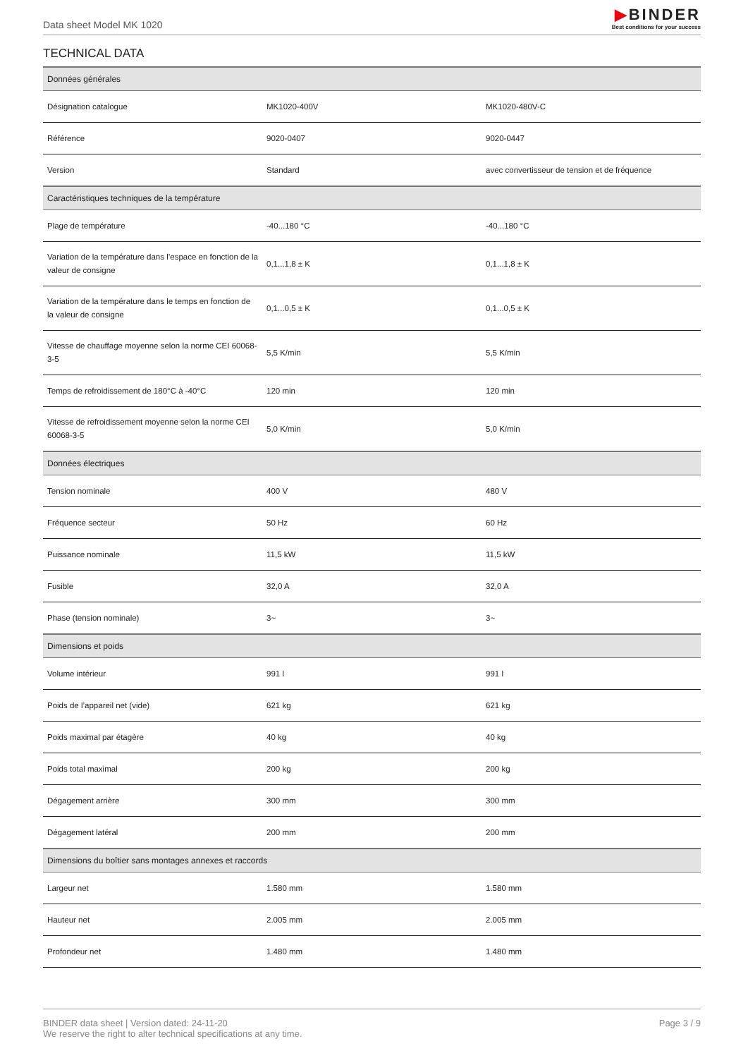Data sheet Model MK 1020
▶BINDER
Best conditions for your success
TECHNICAL DATA
| Données générales | | |
| --- | --- | --- |
| Désignation catalogue | MK1020-400V | MK1020-480V-C |
| Référence | 9020-0407 | 9020-0447 |
| Version | Standard | avec convertisseur de tension et de fréquence |
| Caractéristiques techniques de la température | | |
| Plage de température | -40...180 °C | -40...180 °C |
| Variation de la température dans l’espace en fonction de la valeur de consigne | 0,1...1,8 ± K | 0,1...1,8 ± K |
| Variation de la température dans le temps en fonction de la valeur de consigne | 0,1...0,5 ± K | 0,1...0,5 ± K |
| Vitesse de chauffage moyenne selon la norme CEI 60068-3-5 | 5,5 K/min | 5,5 K/min |
| Temps de refroidissement de 180°C à -40°C | 120 min | 120 min |
| Vitesse de refroidissement moyenne selon la norme CEI 60068-3-5 | 5,0 K/min | 5,0 K/min |
| Données électriques | | |
| Tension nominale | 400 V | 480 V |
| Fréquence secteur | 50 Hz | 60 Hz |
| Puissance nominale | 11,5 kW | 11,5 kW |
| Fusible | 32,0 A | 32,0 A |
| Phase (tension nominale) | 3~ | 3~ |
| Dimensions et poids | | |
| Volume intérieur | 991 l | 991 l |
| Poids de l’appareil net (vide) | 621 kg | 621 kg |
| Poids maximal par étagère | 40 kg | 40 kg |
| Poids total maximal | 200 kg | 200 kg |
| Dégagement arrière | 300 mm | 300 mm |
| Dégagement latéral | 200 mm | 200 mm |
| Dimensions du boîtier sans montages annexes et raccords | | |
| Largeur net | 1.580 mm | 1.580 mm |
| Hauteur net | 2.005 mm | 2.005 mm |
| Profondeur net | 1.480 mm | 1.480 mm |
BINDER data sheet | Version dated: 24-11-20
We reserve the right to alter technical specifications at any time.
Page 3 / 9